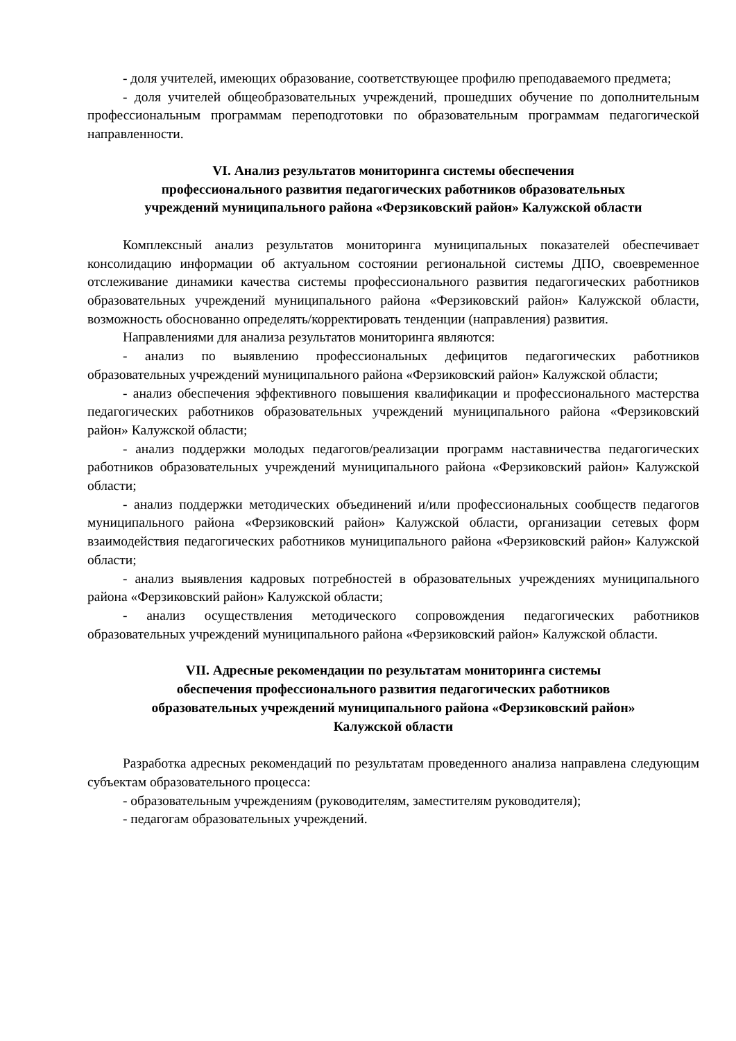- доля учителей, имеющих образование, соответствующее профилю преподаваемого предмета;
- доля учителей общеобразовательных учреждений, прошедших обучение по дополнительным профессиональным программам переподготовки по образовательным программам педагогической направленности.
VI. Анализ результатов мониторинга системы обеспечения
профессионального развития педагогических работников образовательных
учреждений муниципального района «Ферзиковский район» Калужской области
Комплексный анализ результатов мониторинга муниципальных показателей обеспечивает консолидацию информации об актуальном состоянии региональной системы ДПО, своевременное отслеживание динамики качества системы профессионального развития педагогических работников образовательных учреждений муниципального района «Ферзиковский район» Калужской области, возможность обоснованно определять/корректировать тенденции (направления) развития.
Направлениями для анализа результатов мониторинга являются:
- анализ по выявлению профессиональных дефицитов педагогических работников образовательных учреждений муниципального района «Ферзиковский район» Калужской области;
- анализ обеспечения эффективного повышения квалификации и профессионального мастерства педагогических работников образовательных учреждений муниципального района «Ферзиковский район» Калужской области;
- анализ поддержки молодых педагогов/реализации программ наставничества педагогических работников образовательных учреждений муниципального района «Ферзиковский район» Калужской области;
- анализ поддержки методических объединений и/или профессиональных сообществ педагогов муниципального района «Ферзиковский район» Калужской области, организации сетевых форм взаимодействия педагогических работников муниципального района «Ферзиковский район» Калужской области;
- анализ выявления кадровых потребностей в образовательных учреждениях муниципального района «Ферзиковский район» Калужской области;
- анализ осуществления методического сопровождения педагогических работников образовательных учреждений муниципального района «Ферзиковский район» Калужской области.
VII. Адресные рекомендации по результатам мониторинга системы
обеспечения профессионального развития педагогических работников
образовательных учреждений муниципального района «Ферзиковский район»
Калужской области
Разработка адресных рекомендаций по результатам проведенного анализа направлена следующим субъектам образовательного процесса:
- образовательным учреждениям (руководителям, заместителям руководителя);
- педагогам образовательных учреждений.